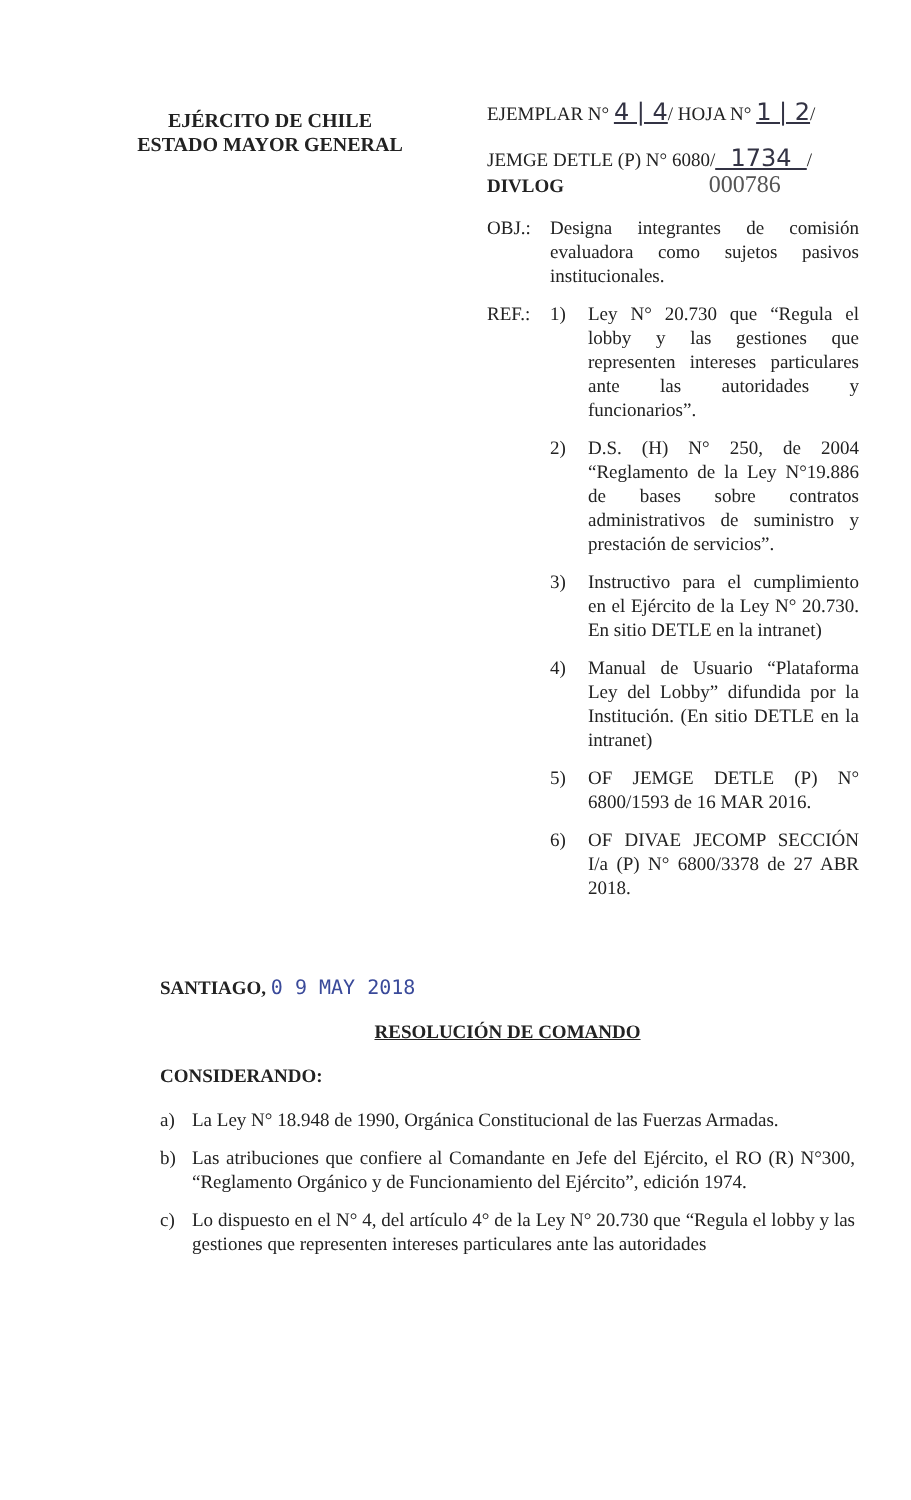EJÉRCITO DE CHILE
ESTADO MAYOR GENERAL
EJEMPLAR N° 4 | 4/ HOJA N° 1 | 2/
JEMGE DETLE (P) N° 6080/ 1734 /
DIVLOG 000786
OBJ.: Designa integrantes de comisión evaluadora como sujetos pasivos institucionales.
REF.: 1) Ley N° 20.730 que “Regula el lobby y las gestiones que representen intereses particulares ante las autoridades y funcionarios”.
2) D.S. (H) N° 250, de 2004 “Reglamento de la Ley N°19.886 de bases sobre contratos administrativos de suministro y prestación de servicios”.
3) Instructivo para el cumplimiento en el Ejército de la Ley N° 20.730. En sitio DETLE en la intranet)
4) Manual de Usuario “Plataforma Ley del Lobby” difundida por la Institución. (En sitio DETLE en la intranet)
5) OF JEMGE DETLE (P) N° 6800/1593 de 16 MAR 2016.
6) OF DIVAE JECOMP SECCIÓN I/a (P) N° 6800/3378 de 27 ABR 2018.
SANTIAGO, 0 9 MAY 2018
RESOLUCIÓN DE COMANDO
CONSIDERANDO:
a) La Ley N° 18.948 de 1990, Orgánica Constitucional de las Fuerzas Armadas.
b) Las atribuciones que confiere al Comandante en Jefe del Ejército, el RO (R) N°300, “Reglamento Orgánico y de Funcionamiento del Ejército”, edición 1974.
c) Lo dispuesto en el N° 4, del artículo 4° de la Ley N° 20.730 que “Regula el lobby y las gestiones que representen intereses particulares ante las autoridades